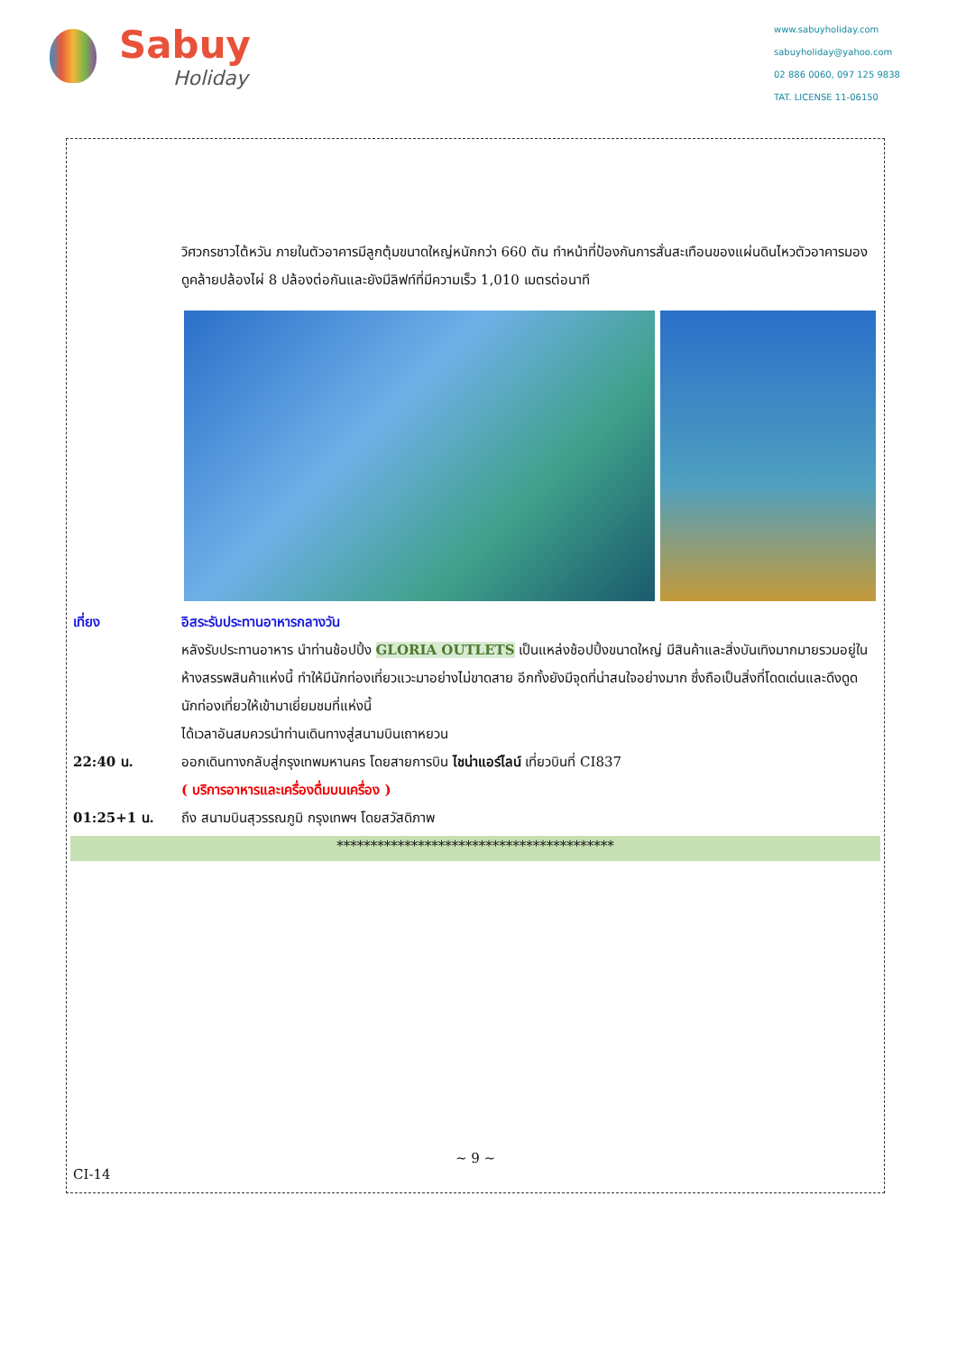Sabuy
Holiday
www.sabuyholiday.com
sabuyholiday@yahoo.com
02 886 0060, 097 125 9838
TAT. LICENSE 11-06150
วิศวกรชาวไต้หวัน ภายในตัวอาคารมีลูกตุ้มขนาดใหญ่หนักกว่า 660 ตัน ทำหน้าที่ป้องกันการสั่นสะเทือนของแผ่นดินไหวตัวอาคารมองดูคล้ายปล้องไผ่ 8 ปล้องต่อกันและยังมีลิฟท์ที่มีความเร็ว 1,010 เมตรต่อนาที
เที่ยง อิสระรับประทานอาหารกลางวัน
หลังรับประทานอาหาร นำท่านช้อปปิ้ง GLORIA OUTLETS เป็นแหล่งช้อปปิ้งขนาดใหญ่ มีสินค้าและสิ่งบันเทิงมากมายรวมอยู่ในห้างสรรพสินค้าแห่งนี้ ทำให้มีนักท่องเที่ยวแวะมาอย่างไม่ขาดสาย อีกทั้งยังมีจุดที่น่าสนใจอย่างมาก ซึ่งถือเป็นสิ่งที่โดดเด่นและดึงดูดนักท่องเที่ยวให้เข้ามาเยี่ยมชมที่แห่งนี้
ได้เวลาอันสมควรนำท่านเดินทางสู่สนามบินเถาหยวน
22:40 น. ออกเดินทางกลับสู่กรุงเทพมหานคร โดยสายการบิน ไชน่าแอร์ไลน์ เที่ยวบินที่ CI837
( บริการอาหารและเครื่องดื่มบนเครื่อง )
01:25+1 น. ถึง สนามบินสุวรรณภูมิ กรุงเทพฯ โดยสวัสดิภาพ
*****************************************
~ 9 ~
CI-14